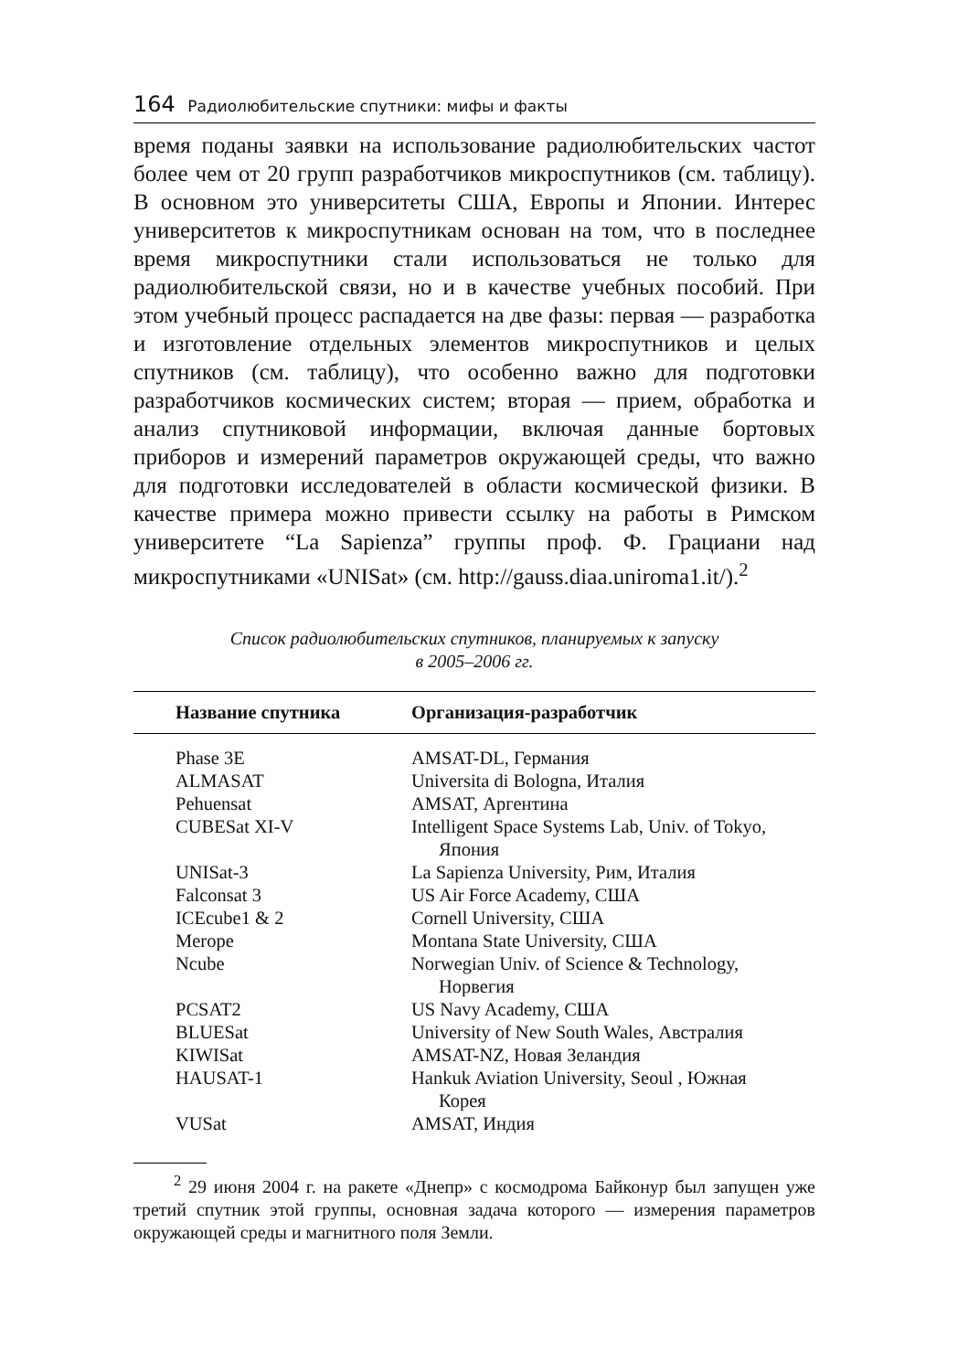164 Радиолюбительские спутники: мифы и факты
время поданы заявки на использование радиолюбительских частот более чем от 20 групп разработчиков микроспутников (см. таблицу). В основном это университеты США, Европы и Японии. Интерес университетов к микроспутникам основан на том, что в последнее время микроспутники стали использоваться не только для радиолюбительской связи, но и в качестве учебных пособий. При этом учебный процесс распадается на две фазы: первая — разработка и изготовление отдельных элементов микроспутников и целых спутников (см. таблицу), что особенно важно для подготовки разработчиков космических систем; вторая — прием, обработка и анализ спутниковой информации, включая данные бортовых приборов и измерений параметров окружающей среды, что важно для подготовки исследователей в области космической физики. В качестве примера можно привести ссылку на работы в Римском университете “La Sapienza” группы проф. Ф. Грациани над микроспутниками «UNISat» (см. http://gauss.diaa.uniroma1.it/).<sup>2</sup>
Список радиолюбительских спутников, планируемых к запуску
в 2005–2006 гг.
| Название спутника | Организация-разработчик |
| --- | --- |
| Phase 3E | AMSAT-DL, Германия |
| ALMASAT | Universita di Bologna, Италия |
| Pehuensat | AMSAT, Аргентина |
| CUBESat XI-V | Intelligent Space Systems Lab, Univ. of Tokyo, Япония |
| UNISat-3 | La Sapienza University, Рим, Италия |
| Falconsat 3 | US Air Force Academy, США |
| ICEcube1 & 2 | Cornell University, США |
| Merope | Montana State University, США |
| Ncube | Norwegian Univ. of Science & Technology, Норвегия |
| PCSAT2 | US Navy Academy, США |
| BLUESat | University of New South Wales, Австралия |
| KIWISat | AMSAT-NZ, Новая Зеландия |
| HAUSAT-1 | Hankuk Aviation University, Seoul , Южная Корея |
| VUSat | AMSAT, Индия |
<sup>2</sup> 29 июня 2004 г. на ракете «Днепр» с космодрома Байконур был запущен уже третий спутник этой группы, основная задача которого — измерения параметров окружающей среды и магнитного поля Земли.